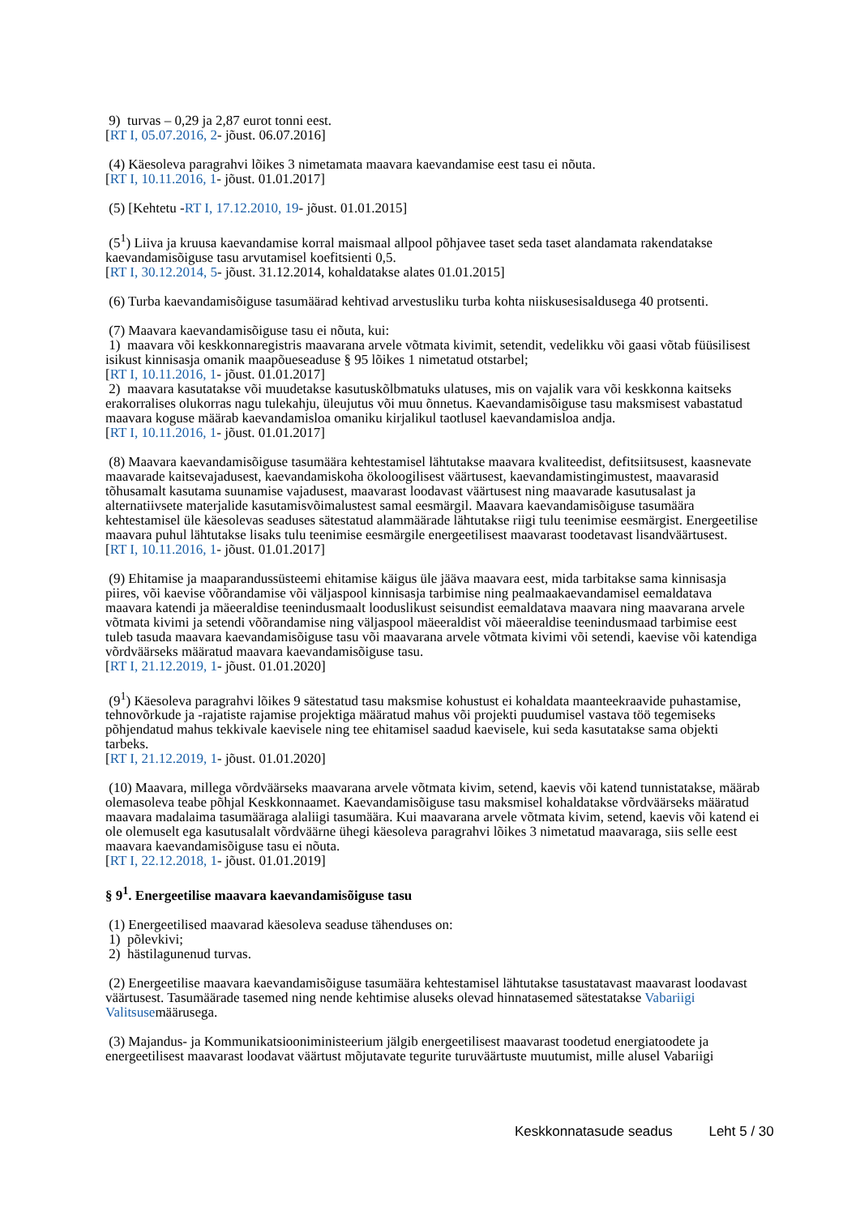9) turvas – 0,29 ja 2,87 eurot tonni eest.
[RT I, 05.07.2016, 2- jõust. 06.07.2016]
(4) Käesoleva paragrahvi lõikes 3 nimetamata maavara kaevandamise eest tasu ei nõuta.
[RT I, 10.11.2016, 1- jõust. 01.01.2017]
(5) [Kehtetu -RT I, 17.12.2010, 19- jõust. 01.01.2015]
(5<sup>1</sup>) Liiva ja kruusa kaevandamise korral maismaal allpool põhjavee taset seda taset alandamata rakendatakse kaevandamisõiguse tasu arvutamisel koefitsienti 0,5.
[RT I, 30.12.2014, 5- jõust. 31.12.2014, kohaldatakse alates 01.01.2015]
(6) Turba kaevandamisõiguse tasumäärad kehtivad arvestusliku turba kohta niiskusesisaldusega 40 protsenti.
(7) Maavara kaevandamisõiguse tasu ei nõuta, kui:
1) maavara või keskkonnaregistris maavarana arvele võtmata kivimit, setendit, vedelikku või gaasi võtab füüsilisest isikust kinnisasja omanik maapõueseaduse § 95 lõikes 1 nimetatud otstarbel;
[RT I, 10.11.2016, 1- jõust. 01.01.2017]
2) maavara kasutatakse või muudetakse kasutuskõlbmatuks ulatuses, mis on vajalik vara või keskkonna kaitseks erakorralises olukorras nagu tulekahju, üleujutus või muu õnnetus. Kaevandamisõiguse tasu maksmisest vabastatud maavara koguse määrab kaevandamisloa omaniku kirjalikul taotlusel kaevandamisloa andja.
[RT I, 10.11.2016, 1- jõust. 01.01.2017]
(8) Maavara kaevandamisõiguse tasumäära kehtestamisel lähtutakse maavara kvaliteedist, defitsiitsusest, kaasnevate maavarade kaitsevajadusest, kaevandamiskoha ökoloogilisest väärtusest, kaevandamistingimustest, maavarasid tõhusamalt kasutama suunamise vajadusest, maavarast loodavast väärtusest ning maavarade kasutusalast ja alternatiivsete materjalide kasutamisvõimalustest samal eesmärgil. Maavara kaevandamisõiguse tasumäära kehtestamisel üle käesolevas seaduses sätestatud alammäärade lähtutakse riigi tulu teenimise eesmärgist. Energeetilise maavara puhul lähtutakse lisaks tulu teenimise eesmärgile energeetilisest maavarast toodetavast lisandväärtusest.
[RT I, 10.11.2016, 1- jõust. 01.01.2017]
(9) Ehitamise ja maaparandussüsteemi ehitamise käigus üle jääva maavara eest, mida tarbitakse sama kinnisasja piires, või kaevise võõrandamise või väljaspool kinnisasja tarbimise ning pealmaakaevandamisel eemaldatava maavara katendi ja mäeeraldise teenindusmaalt looduslikust seisundist eemaldatava maavara ning maavarana arvele võtmata kivimi ja setendi võõrandamise ning väljaspool mäeeraldist või mäeeraldise teenindusmaad tarbimise eest tuleb tasuda maavara kaevandamisõiguse tasu või maavarana arvele võtmata kivimi või setendi, kaevise või katendiga võrdväärseks määratud maavara kaevandamisõiguse tasu.
[RT I, 21.12.2019, 1- jõust. 01.01.2020]
(9<sup>1</sup>) Käesoleva paragrahvi lõikes 9 sätestatud tasu maksmise kohustust ei kohaldata maanteekraavide puhastamise, tehnovõrkude ja -rajatiste rajamise projektiga määratud mahus või projekti puudumisel vastava töö tegemiseks põhjendatud mahus tekkivale kaevisele ning tee ehitamisel saadud kaevisele, kui seda kasutatakse sama objekti tarbeks.
[RT I, 21.12.2019, 1- jõust. 01.01.2020]
(10) Maavara, millega võrdväärseks maavarana arvele võtmata kivim, setend, kaevis või katend tunnistatakse, määrab olemasoleva teabe põhjal Keskkonnaamet. Kaevandamisõiguse tasu maksmisel kohaldatakse võrdväärseks määratud maavara madalaima tasumääraga alaliigi tasumäära. Kui maavarana arvele võtmata kivim, setend, kaevis või katend ei ole olemuselt ega kasutusalalt võrdväärne ühegi käesoleva paragrahvi lõikes 3 nimetatud maavaraga, siis selle eest maavara kaevandamisõiguse tasu ei nõuta.
[RT I, 22.12.2018, 1- jõust. 01.01.2019]
§ 9<sup>1</sup>. Energeetilise maavara kaevandamisõiguse tasu
(1) Energeetilised maavarad käesoleva seaduse tähenduses on:
1) põlevkivi;
2) hästilagunenud turvas.
(2) Energeetilise maavara kaevandamisõiguse tasumäära kehtestamisel lähtutakse tasustatavast maavarast loodavast väärtusest. Tasumäärade tasemed ning nende kehtimise aluseks olevad hinnatasemed sätestatakse Vabariigi Valitsusemäärusega.
(3) Majandus- ja Kommunikatsiooniministeerium jälgib energeetilisest maavarast toodetud energiatoodete ja energeetilisest maavarast loodavat väärtust mõjutavate tegurite turuväärtuste muutumist, mille alusel Vabariigi
Keskkonnatasude seadus Leht 5 / 30